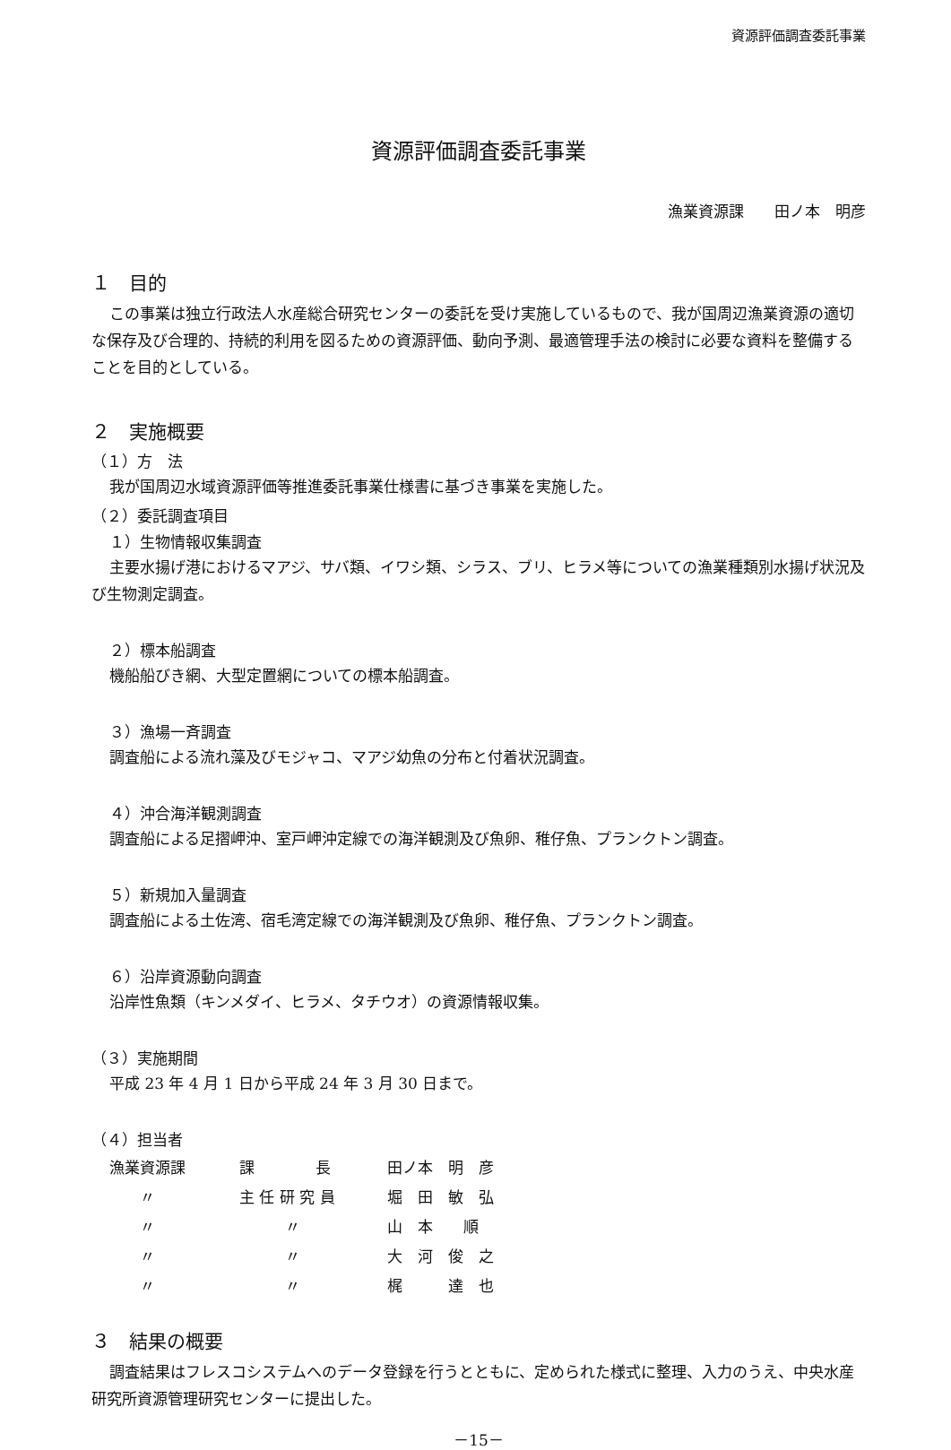資源評価調査委託事業
資源評価調査委託事業
漁業資源課　　田ノ本　明彦
１　目的
この事業は独立行政法人水産総合研究センターの委託を受け実施しているもので、我が国周辺漁業資源の適切な保存及び合理的、持続的利用を図るための資源評価、動向予測、最適管理手法の検討に必要な資料を整備することを目的としている。
２　実施概要
（１）方　法
我が国周辺水域資源評価等推進委託事業仕様書に基づき事業を実施した。
（２）委託調査項目
１）生物情報収集調査
主要水揚げ港におけるマアジ、サバ類、イワシ類、シラス、ブリ、ヒラメ等についての漁業種類別水揚げ状況及び生物測定調査。
２）標本船調査
機船船びき網、大型定置網についての標本船調査。
３）漁場一斉調査
調査船による流れ藻及びモジャコ、マアジ幼魚の分布と付着状況調査。
４）沖合海洋観測調査
調査船による足摺岬沖、室戸岬沖定線での海洋観測及び魚卵、稚仔魚、プランクトン調査。
５）新規加入量調査
調査船による土佐湾、宿毛湾定線での海洋観測及び魚卵、稚仔魚、プランクトン調査。
６）沿岸資源動向調査
沿岸性魚類（キンメダイ、ヒラメ、タチウオ）の資源情報収集。
（３）実施期間
平成 23 年 4 月 1 日から平成 24 年 3 月 30 日まで。
（４）担当者
| 漁業資源課 | 課 長 | 田ノ本 明 彦 |
| 〃 | 主 任 研 究 員 | 堀 田 敏 弘 |
| 〃 | 〃 | 山 本 順 |
| 〃 | 〃 | 大 河 俊 之 |
| 〃 | 〃 | 梶 達 也 |
３　結果の概要
調査結果はフレスコシステムへのデータ登録を行うとともに、定められた様式に整理、入力のうえ、中央水産研究所資源管理研究センターに提出した。
－15－